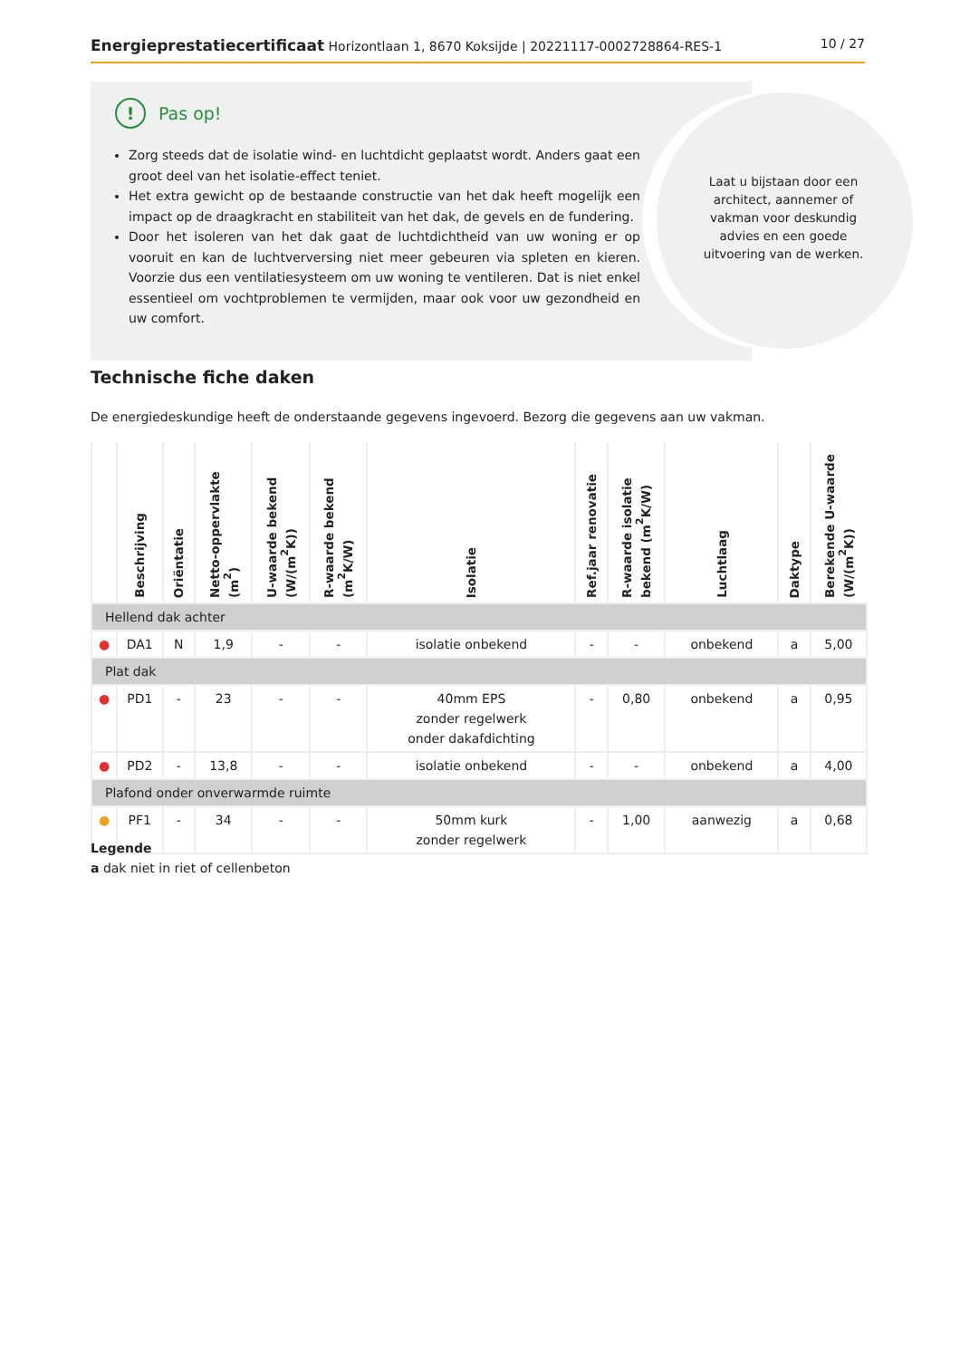Energieprestatiecertificaat Horizontlaan 1, 8670 Koksijde | 20221117-0002728864-RES-1 10 / 27
!
Pas op!
Zorg steeds dat de isolatie wind- en luchtdicht geplaatst wordt. Anders gaat een groot deel van het isolatie-effect teniet.
Het extra gewicht op de bestaande constructie van het dak heeft mogelijk een impact op de draagkracht en stabiliteit van het dak, de gevels en de fundering.
Door het isoleren van het dak gaat de luchtdichtheid van uw woning er op vooruit en kan de luchtverversing niet meer gebeuren via spleten en kieren. Voorzie dus een ventilatiesysteem om uw woning te ventileren. Dat is niet enkel essentieel om vochtproblemen te vermijden, maar ook voor uw gezondheid en uw comfort.
Laat u bijstaan door een architect, aannemer of vakman voor deskundig advies en een goede uitvoering van de werken.
Technische fiche daken
De energiedeskundige heeft de onderstaande gegevens ingevoerd. Bezorg die gegevens aan uw vakman.
| | Beschrijving | Oriëntatie | Netto-oppervlakte (m<sup>2</sup>) | U-waarde bekend (W/(m<sup>2</sup>K)) | R-waarde bekend (m<sup>2</sup>K/W) | Isolatie | Ref.jaar renovatie | R-waarde isolatie bekend (m<sup>2</sup>K/W) | Luchtlaag | Daktype | Berekende U-waarde (W/(m<sup>2</sup>K)) |
| --- | --- | --- | --- | --- | --- | --- | --- | --- | --- | --- | --- |
| Hellend dak achter | | | | | | | | | | | |
| ● | DA1 | N | 1,9 | - | - | isolatie onbekend | - | - | onbekend | a | 5,00 |
| Plat dak | | | | | | | | | | | |
| ● | PD1 | - | 23 | - | - | 40mm EPS zonder regelwerk onder dakafdichting | - | 0,80 | onbekend | a | 0,95 |
| ● | PD2 | - | 13,8 | - | - | isolatie onbekend | - | - | onbekend | a | 4,00 |
| Plafond onder onverwarmde ruimte | | | | | | | | | | | |
| ● | PF1 | - | 34 | - | - | 50mm kurk zonder regelwerk | - | 1,00 | aanwezig | a | 0,68 |
Legende
a dak niet in riet of cellenbeton